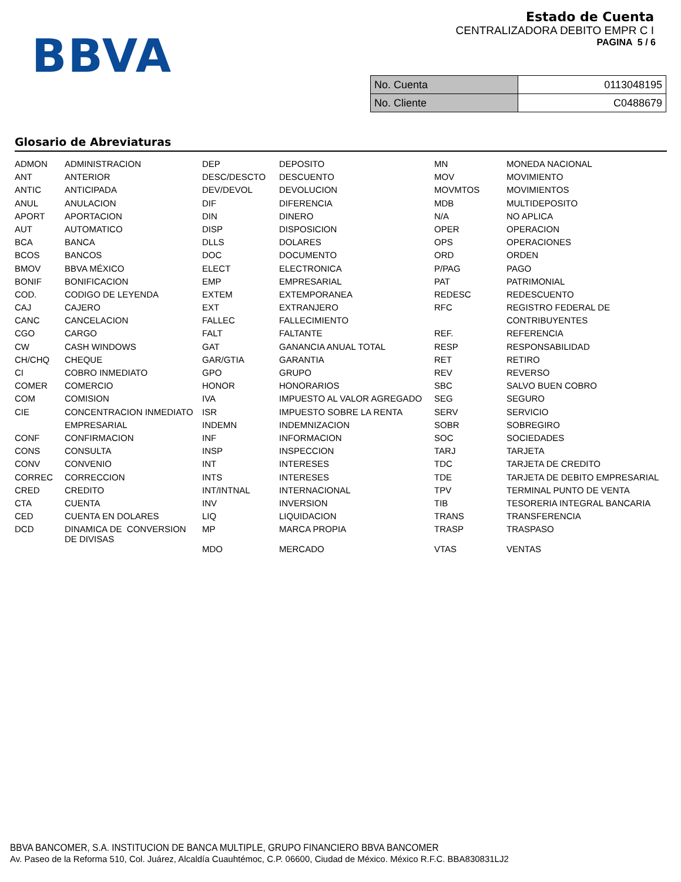BBVA
Estado de Cuenta
CENTRALIZADORA DEBITO EMPR C I
PAGINA 5 / 6
| No. Cuenta | 0113048195 |
| No. Cliente | C0488679 |
Glosario de Abreviaturas
| ADMON | ADMINISTRACION | DEP | DEPOSITO | MN | MONEDA NACIONAL |
| ANT | ANTERIOR | DESC/DESCTO | DESCUENTO | MOV | MOVIMIENTO |
| ANTIC | ANTICIPADA | DEV/DEVOL | DEVOLUCION | MOVMTOS | MOVIMIENTOS |
| ANUL | ANULACION | DIF | DIFERENCIA | MDB | MULTIDEPOSITO |
| APORT | APORTACION | DIN | DINERO | N/A | NO APLICA |
| AUT | AUTOMATICO | DISP | DISPOSICION | OPER | OPERACION |
| BCA | BANCA | DLLS | DOLARES | OPS | OPERACIONES |
| BCOS | BANCOS | DOC | DOCUMENTO | ORD | ORDEN |
| BMOV | BBVA MÉXICO | ELECT | ELECTRONICA | P/PAG | PAGO |
| BONIF | BONIFICACION | EMP | EMPRESARIAL | PAT | PATRIMONIAL |
| COD. | CODIGO DE LEYENDA | EXTEM | EXTEMPORANEA | REDESC | REDESCUENTO |
| CAJ | CAJERO | EXT | EXTRANJERO | RFC | REGISTRO FEDERAL DE |
| CANC | CANCELACION | FALLEC | FALLECIMIENTO | | CONTRIBUYENTES |
| CGO | CARGO | FALT | FALTANTE | REF. | REFERENCIA |
| CW | CASH WINDOWS | GAT | GANANCIA ANUAL TOTAL | RESP | RESPONSABILIDAD |
| CH/CHQ | CHEQUE | GAR/GTIA | GARANTIA | RET | RETIRO |
| CI | COBRO INMEDIATO | GPO | GRUPO | REV | REVERSO |
| COMER | COMERCIO | HONOR | HONORARIOS | SBC | SALVO BUEN COBRO |
| COM | COMISION | IVA | IMPUESTO AL VALOR AGREGADO | SEG | SEGURO |
| CIE | CONCENTRACION INMEDIATO | ISR | IMPUESTO SOBRE LA RENTA | SERV | SERVICIO |
| | EMPRESARIAL | INDEMN | INDEMNIZACION | SOBR | SOBREGIRO |
| CONF | CONFIRMACION | INF | INFORMACION | SOC | SOCIEDADES |
| CONS | CONSULTA | INSP | INSPECCION | TARJ | TARJETA |
| CONV | CONVENIO | INT | INTERESES | TDC | TARJETA DE CREDITO |
| CORREC | CORRECCION | INTS | INTERESES | TDE | TARJETA DE DEBITO EMPRESARIAL |
| CRED | CREDITO | INT/INTNAL | INTERNACIONAL | TPV | TERMINAL PUNTO DE VENTA |
| CTA | CUENTA | INV | INVERSION | TIB | TESORERIA INTEGRAL BANCARIA |
| CED | CUENTA EN DOLARES | LIQ | LIQUIDACION | TRANS | TRANSFERENCIA |
| DCD | DINAMICA DE CONVERSION DE DIVISAS | MP | MARCA PROPIA | TRASP | TRASPASO |
| | | MDO | MERCADO | VTAS | VENTAS |
BBVA BANCOMER, S.A. INSTITUCION DE BANCA MULTIPLE, GRUPO FINANCIERO BBVA BANCOMER
Av. Paseo de la Reforma 510, Col. Juárez, Alcaldía Cuauhtémoc, C.P. 06600, Ciudad de México. México R.F.C. BBA830831LJ2